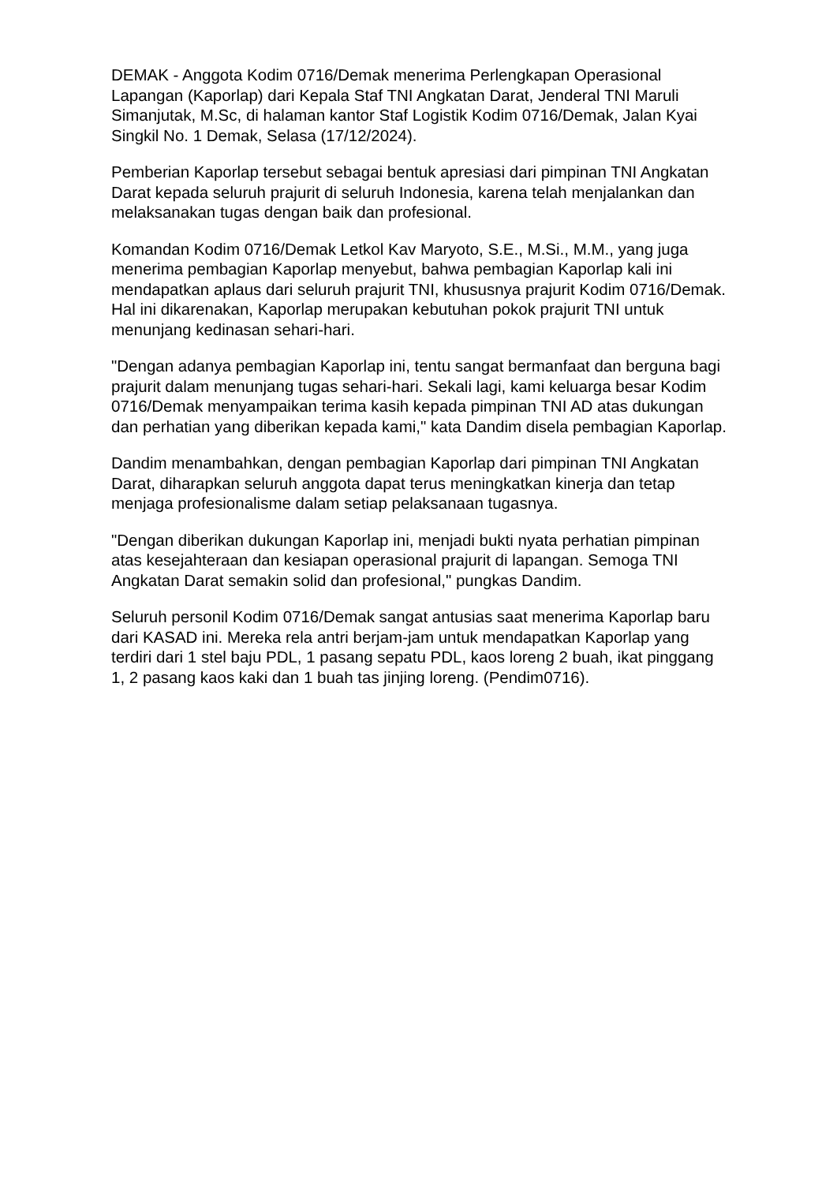DEMAK - Anggota Kodim 0716/Demak menerima Perlengkapan Operasional Lapangan (Kaporlap) dari Kepala Staf TNI Angkatan Darat, Jenderal TNI Maruli Simanjutak, M.Sc, di halaman kantor Staf Logistik Kodim 0716/Demak, Jalan Kyai Singkil No. 1 Demak, Selasa (17/12/2024).
Pemberian Kaporlap tersebut sebagai bentuk apresiasi dari pimpinan TNI Angkatan Darat kepada seluruh prajurit di seluruh Indonesia, karena telah menjalankan dan melaksanakan tugas dengan baik dan profesional.
Komandan Kodim 0716/Demak Letkol Kav Maryoto, S.E., M.Si., M.M., yang juga menerima pembagian Kaporlap menyebut, bahwa pembagian Kaporlap kali ini mendapatkan aplaus dari seluruh prajurit TNI, khususnya prajurit Kodim 0716/Demak. Hal ini dikarenakan, Kaporlap merupakan kebutuhan pokok prajurit TNI untuk menunjang kedinasan sehari-hari.
"Dengan adanya pembagian Kaporlap ini, tentu sangat bermanfaat dan berguna bagi prajurit dalam menunjang tugas sehari-hari. Sekali lagi, kami keluarga besar Kodim 0716/Demak menyampaikan terima kasih kepada pimpinan TNI AD atas dukungan dan perhatian yang diberikan kepada kami," kata Dandim disela pembagian Kaporlap.
Dandim menambahkan, dengan pembagian Kaporlap dari pimpinan TNI Angkatan Darat, diharapkan seluruh anggota dapat terus meningkatkan kinerja dan tetap menjaga profesionalisme dalam setiap pelaksanaan tugasnya.
"Dengan diberikan dukungan Kaporlap ini, menjadi bukti nyata perhatian pimpinan atas kesejahteraan dan kesiapan operasional prajurit di lapangan. Semoga TNI Angkatan Darat semakin solid dan profesional," pungkas Dandim.
Seluruh personil Kodim 0716/Demak sangat antusias saat menerima Kaporlap baru dari KASAD ini. Mereka rela antri berjam-jam untuk mendapatkan Kaporlap yang terdiri dari 1 stel baju PDL, 1 pasang sepatu PDL, kaos loreng 2 buah, ikat pinggang 1, 2 pasang kaos kaki dan 1 buah tas jinjing loreng. (Pendim0716).